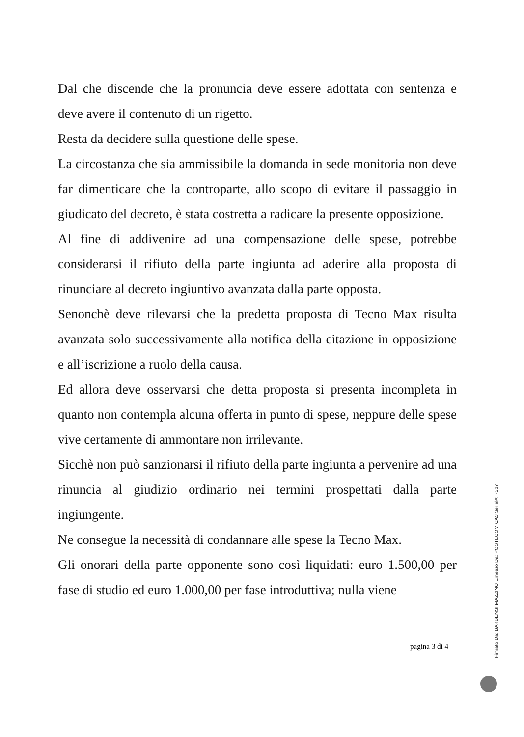Dal che discende che la pronuncia deve essere adottata con sentenza e deve avere il contenuto di un rigetto.
Resta da decidere sulla questione delle spese.
La circostanza che sia ammissibile la domanda in sede monitoria non deve far dimenticare che la controparte, allo scopo di evitare il passaggio in giudicato del decreto, è stata costretta a radicare la presente opposizione.
Al fine di addivenire ad una compensazione delle spese, potrebbe considerarsi il rifiuto della parte ingiunta ad aderire alla proposta di rinunciare al decreto ingiuntivo avanzata dalla parte opposta.
Senonchè deve rilevarsi che la predetta proposta di Tecno Max risulta avanzata solo successivamente alla notifica della citazione in opposizione e all’iscrizione a ruolo della causa.
Ed allora deve osservarsi che detta proposta si presenta incompleta in quanto non contempla alcuna offerta in punto di spese, neppure delle spese vive certamente di ammontare non irrilevante.
Sicchè non può sanzionarsi il rifiuto della parte ingiunta a pervenire ad una rinuncia al giudizio ordinario nei termini prospettati dalla parte ingiungente.
Ne consegue la necessità di condannare alle spese la Tecno Max.
Gli onorari della parte opponente sono così liquidati: euro 1.500,00 per fase di studio ed euro 1.000,00 per fase introduttiva; nulla viene
pagina 3 di 4
Firmato Da: BARBENSI MAZZINO Emesso Da: POSTECOM CA3 Serial#: 7567